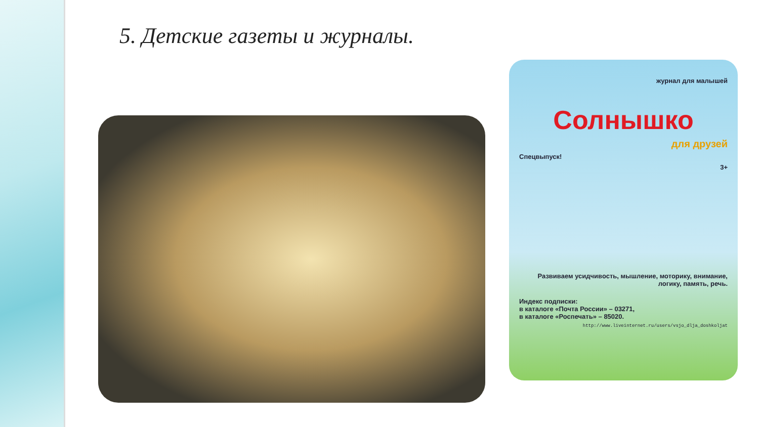5. Детские газеты и журналы.
журнал для малышей
Солнышко
для друзей
Спецвыпуск!
3+
Развиваем усидчивость, мышление, моторику, внимание, логику, память, речь.
Индекс подписки:
в каталоге «Почта России» – 03271,
в каталоге «Роспечать» – 85020.
http://www.liveinternet.ru/users/vsjo_dlja_doshkoljat